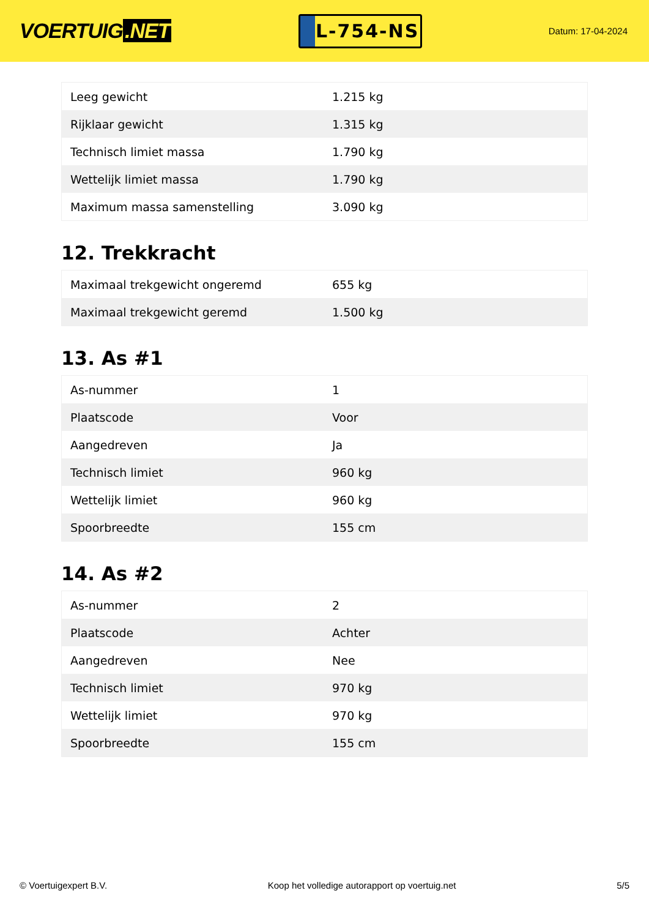VOERTUIG.NET
L-754-NS
Datum: 17-04-2024
| Leeg gewicht | 1.215 kg |
| Rijklaar gewicht | 1.315 kg |
| Technisch limiet massa | 1.790 kg |
| Wettelijk limiet massa | 1.790 kg |
| Maximum massa samenstelling | 3.090 kg |
12. Trekkracht
| Maximaal trekgewicht ongeremd | 655 kg |
| Maximaal trekgewicht geremd | 1.500 kg |
13. As #1
| As-nummer | 1 |
| Plaatscode | Voor |
| Aangedreven | Ja |
| Technisch limiet | 960 kg |
| Wettelijk limiet | 960 kg |
| Spoorbreedte | 155 cm |
14. As #2
| As-nummer | 2 |
| Plaatscode | Achter |
| Aangedreven | Nee |
| Technisch limiet | 970 kg |
| Wettelijk limiet | 970 kg |
| Spoorbreedte | 155 cm |
© Voertuigexpert B.V. Koop het volledige autorapport op voertuig.net 5/5